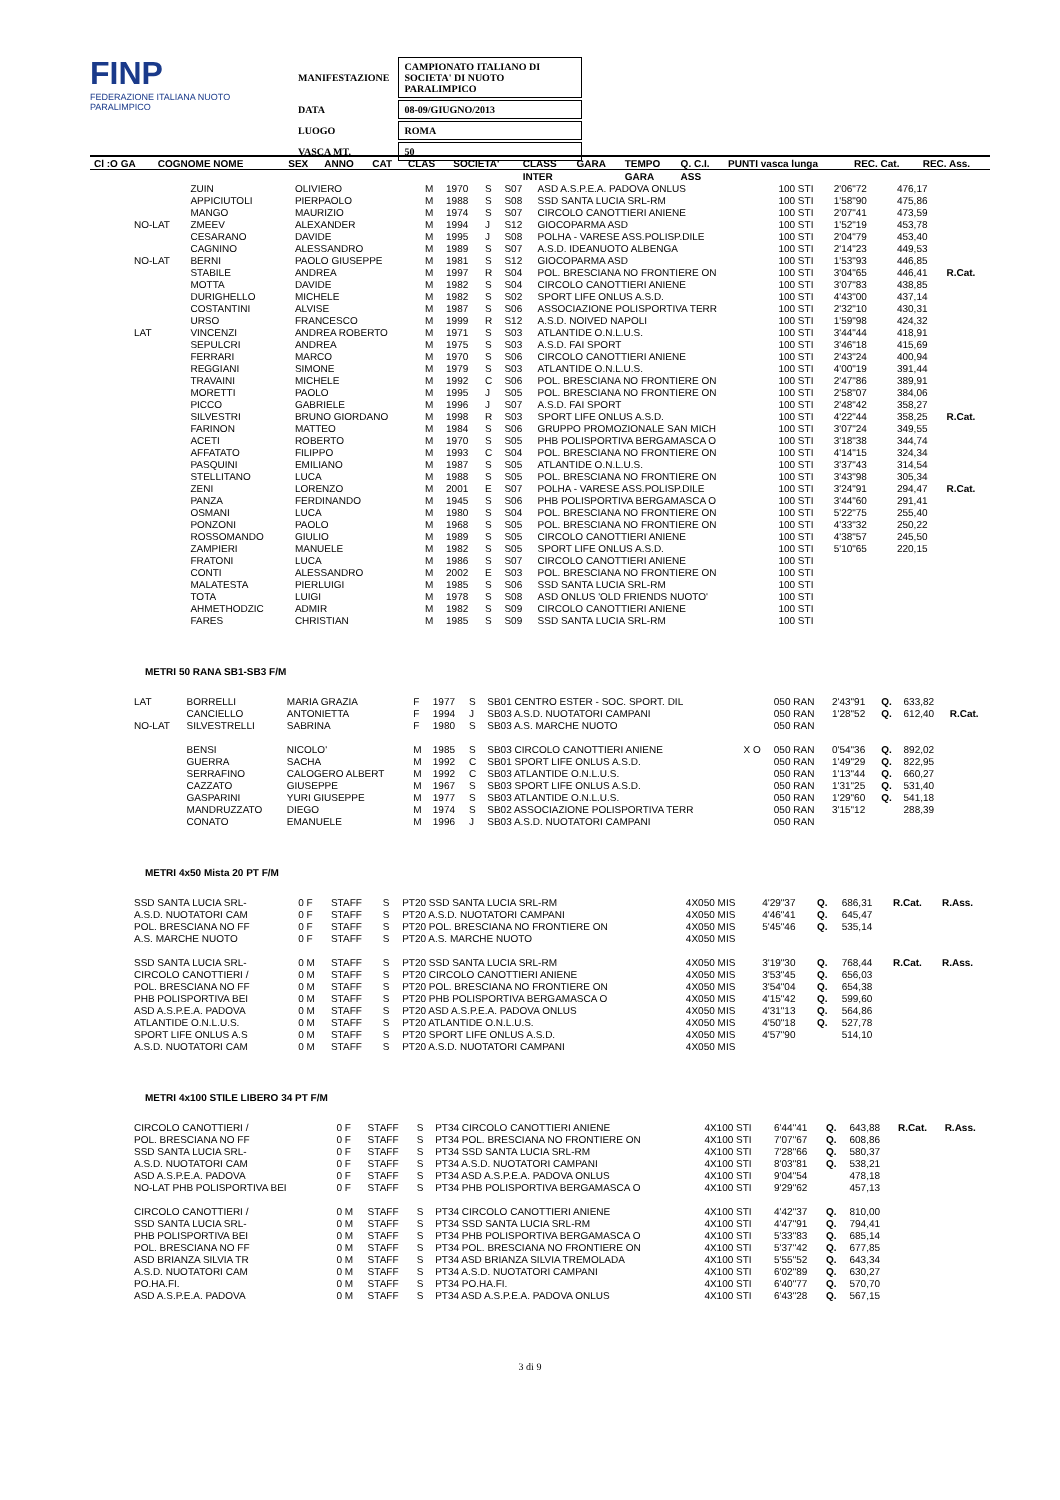FINP
FEDERAZIONE ITALIANA NUOTO PARALIMPICO
| MANIFESTAZIONE | CAMPIONATO ITALIANO DI SOCIETA' DI NUOTO PARALIMPICO |
| DATA | 08-09/GIUGNO/2013 |
| LUOGO | ROMA |
| VASCA MT. | 50 |
| Cl :O GA | COGNOME NOME | | SEX | ANNO | CAT | CLAS | SOCIETA' | CLASS | GARA | TEMPO | Q. C.I. | PUNTI vasca lunga | REC. Cat. | REC. Ass. |
| --- | --- | --- | --- | --- | --- | --- | --- | --- | --- | --- | --- | --- | --- | --- |
| | | | | | | | | INTER | | GARA | ASS | | | |
| | ZUIN | OLIVIERO | M | 1970 | S | S07 | ASD A.S.P.E.A. PADOVA ONLUS | 100 STI | 2'06"72 | | 476,17 | |
| | APPICIUTOLI | PIERPAOLO | M | 1988 | S | S08 | SSD SANTA LUCIA SRL-RM | 100 STI | 1'58"90 | | 475,86 | |
| | MANGO | MAURIZIO | M | 1974 | S | S07 | CIRCOLO CANOTTIERI ANIENE | 100 STI | 2'07"41 | | 473,59 | |
| NO-LAT | ZMEEV | ALEXANDER | M | 1994 | J | S12 | GIOCOPARMA ASD | 100 STI | 1'52"19 | | 453,78 | |
| | CESARANO | DAVIDE | M | 1995 | J | S08 | POLHA - VARESE ASS.POLISP.DILE | 100 STI | 2'04"79 | | 453,40 | |
| | CAGNINO | ALESSANDRO | M | 1989 | S | S07 | A.S.D. IDEANUOTO ALBENGA | 100 STI | 2'14"23 | | 449,53 | |
| NO-LAT | BERNI | PAOLO GIUSEPPE | M | 1981 | S | S12 | GIOCOPARMA ASD | 100 STI | 1'53"93 | | 446,85 | |
| | STABILE | ANDREA | M | 1997 | R | S04 | POL. BRESCIANA NO FRONTIERE ON | 100 STI | 3'04"65 | | 446,41 | R.Cat. |
| | MOTTA | DAVIDE | M | 1982 | S | S04 | CIRCOLO CANOTTIERI ANIENE | 100 STI | 3'07"83 | | 438,85 | |
| | DURIGHELLO | MICHELE | M | 1982 | S | S02 | SPORT LIFE ONLUS A.S.D. | 100 STI | 4'43"00 | | 437,14 | |
| | COSTANTINI | ALVISE | M | 1987 | S | S06 | ASSOCIAZIONE POLISPORTIVA TERR | 100 STI | 2'32"10 | | 430,31 | |
| | URSO | FRANCESCO | M | 1999 | R | S12 | A.S.D. NOIVED NAPOLI | 100 STI | 1'59"98 | | 424,32 | |
| LAT | VINCENZI | ANDREA ROBERTO | M | 1971 | S | S03 | ATLANTIDE O.N.L.U.S. | 100 STI | 3'44"44 | | 418,91 | |
| | SEPULCRI | ANDREA | M | 1975 | S | S03 | A.S.D. FAI SPORT | 100 STI | 3'46"18 | | 415,69 | |
| | FERRARI | MARCO | M | 1970 | S | S06 | CIRCOLO CANOTTIERI ANIENE | 100 STI | 2'43"24 | | 400,94 | |
| | REGGIANI | SIMONE | M | 1979 | S | S03 | ATLANTIDE O.N.L.U.S. | 100 STI | 4'00"19 | | 391,44 | |
| | TRAVAINI | MICHELE | M | 1992 | C | S06 | POL. BRESCIANA NO FRONTIERE ON | 100 STI | 2'47"86 | | 389,91 | |
| | MORETTI | PAOLO | M | 1995 | J | S05 | POL. BRESCIANA NO FRONTIERE ON | 100 STI | 2'58"07 | | 384,06 | |
| | PICCO | GABRIELE | M | 1996 | J | S07 | A.S.D. FAI SPORT | 100 STI | 2'48"42 | | 358,27 | |
| | SILVESTRI | BRUNO GIORDANO | M | 1998 | R | S03 | SPORT LIFE ONLUS A.S.D. | 100 STI | 4'22"44 | | 358,25 | R.Cat. |
| | FARINON | MATTEO | M | 1984 | S | S06 | GRUPPO PROMOZIONALE SAN MICH | 100 STI | 3'07"24 | | 349,55 | |
| | ACETI | ROBERTO | M | 1970 | S | S05 | PHB POLISPORTIVA BERGAMASCA O | 100 STI | 3'18"38 | | 344,74 | |
| | AFFATATO | FILIPPO | M | 1993 | C | S04 | POL. BRESCIANA NO FRONTIERE ON | 100 STI | 4'14"15 | | 324,34 | |
| | PASQUINI | EMILIANO | M | 1987 | S | S05 | ATLANTIDE O.N.L.U.S. | 100 STI | 3'37"43 | | 314,54 | |
| | STELLITANO | LUCA | M | 1988 | S | S05 | POL. BRESCIANA NO FRONTIERE ON | 100 STI | 3'43"98 | | 305,34 | |
| | ZENI | LORENZO | M | 2001 | E | S07 | POLHA - VARESE ASS.POLISP.DILE | 100 STI | 3'24"91 | | 294,47 | R.Cat. |
| | PANZA | FERDINANDO | M | 1945 | S | S06 | PHB POLISPORTIVA BERGAMASCA O | 100 STI | 3'44"60 | | 291,41 | |
| | OSMANI | LUCA | M | 1980 | S | S04 | POL. BRESCIANA NO FRONTIERE ON | 100 STI | 5'22"75 | | 255,40 | |
| | PONZONI | PAOLO | M | 1968 | S | S05 | POL. BRESCIANA NO FRONTIERE ON | 100 STI | 4'33"32 | | 250,22 | |
| | ROSSOMANDO | GIULIO | M | 1989 | S | S05 | CIRCOLO CANOTTIERI ANIENE | 100 STI | 4'38"57 | | 245,50 | |
| | ZAMPIERI | MANUELE | M | 1982 | S | S05 | SPORT LIFE ONLUS A.S.D. | 100 STI | 5'10"65 | | 220,15 | |
| | FRATONI | LUCA | M | 1986 | S | S07 | CIRCOLO CANOTTIERI ANIENE | 100 STI | | | | |
| | CONTI | ALESSANDRO | M | 2002 | E | S03 | POL. BRESCIANA NO FRONTIERE ON | 100 STI | | | | |
| | MALATESTA | PIERLUIGI | M | 1985 | S | S06 | SSD SANTA LUCIA SRL-RM | 100 STI | | | | |
| | TOTA | LUIGI | M | 1978 | S | S08 | ASD ONLUS 'OLD FRIENDS NUOTO' | 100 STI | | | | |
| | AHMETHODZIC | ADMIR | M | 1982 | S | S09 | CIRCOLO CANOTTIERI ANIENE | 100 STI | | | | |
| | FARES | CHRISTIAN | M | 1985 | S | S09 | SSD SANTA LUCIA SRL-RM | 100 STI | | | | |
METRI 50 RANA SB1-SB3 F/M
| LAT | BORRELLI | MARIA GRAZIA | F | 1977 | S | SB01 CENTRO ESTER - SOC. SPORT. DIL | | 050 RAN | 2'43"91 | Q. | 633,82 | |
| | CANCIELLO | ANTONIETTA | F | 1994 | J | SB03 A.S.D. NUOTATORI CAMPANI | | 050 RAN | 1'28"52 | Q. | 612,40 | R.Cat. |
| NO-LAT | SILVESTRELLI | SABRINA | F | 1980 | S | SB03 A.S. MARCHE NUOTO | | 050 RAN | | | | |
| | BENSI | NICOLO' | M | 1985 | S | SB03 CIRCOLO CANOTTIERI ANIENE | X O | 050 RAN | 0'54"36 | Q. | 892,02 | |
| | GUERRA | SACHA | M | 1992 | C | SB01 SPORT LIFE ONLUS A.S.D. | | 050 RAN | 1'49"29 | Q. | 822,95 | |
| | SERRAFINO | CALOGERO ALBERT | M | 1992 | C | SB03 ATLANTIDE O.N.L.U.S. | | 050 RAN | 1'13"44 | Q. | 660,27 | |
| | CAZZATO | GIUSEPPE | M | 1967 | S | SB03 SPORT LIFE ONLUS A.S.D. | | 050 RAN | 1'31"25 | Q. | 531,40 | |
| | GASPARINI | YURI GIUSEPPE | M | 1977 | S | SB03 ATLANTIDE O.N.L.U.S. | | 050 RAN | 1'29"60 | Q. | 541,18 | |
| | MANDRUZZATO | DIEGO | M | 1974 | S | SB02 ASSOCIAZIONE POLISPORTIVA TERR | | 050 RAN | 3'15"12 | | 288,39 | |
| | CONATO | EMANUELE | M | 1996 | J | SB03 A.S.D. NUOTATORI CAMPANI | | 050 RAN | | | | |
METRI 4x50 Mista 20 PT F/M
| SSD SANTA LUCIA SRL- | 0 F | STAFF | S | PT20 SSD SANTA LUCIA SRL-RM | 4X050 MIS | 4'29"37 | Q. | 686,31 | R.Cat. | R.Ass. |
| A.S.D. NUOTATORI CAM | 0 F | STAFF | S | PT20 A.S.D. NUOTATORI CAMPANI | 4X050 MIS | 4'46"41 | Q. | 645,47 | | |
| POL. BRESCIANA NO FF | 0 F | STAFF | S | PT20 POL. BRESCIANA NO FRONTIERE ON | 4X050 MIS | 5'45"46 | Q. | 535,14 | | |
| A.S. MARCHE NUOTO | 0 F | STAFF | S | PT20 A.S. MARCHE NUOTO | 4X050 MIS | | | | | |
| SSD SANTA LUCIA SRL- | 0 M | STAFF | S | PT20 SSD SANTA LUCIA SRL-RM | 4X050 MIS | 3'19"30 | Q. | 768,44 | R.Cat. | R.Ass. |
| CIRCOLO CANOTTIERI / | 0 M | STAFF | S | PT20 CIRCOLO CANOTTIERI ANIENE | 4X050 MIS | 3'53"45 | Q. | 656,03 | | |
| POL. BRESCIANA NO FF | 0 M | STAFF | S | PT20 POL. BRESCIANA NO FRONTIERE ON | 4X050 MIS | 3'54"04 | Q. | 654,38 | | |
| PHB POLISPORTIVA BEI | 0 M | STAFF | S | PT20 PHB POLISPORTIVA BERGAMASCA O | 4X050 MIS | 4'15"42 | Q. | 599,60 | | |
| ASD A.S.P.E.A. PADOVA | 0 M | STAFF | S | PT20 ASD A.S.P.E.A. PADOVA ONLUS | 4X050 MIS | 4'31"13 | Q. | 564,86 | | |
| ATLANTIDE O.N.L.U.S. | 0 M | STAFF | S | PT20 ATLANTIDE O.N.L.U.S. | 4X050 MIS | 4'50"18 | Q. | 527,78 | | |
| SPORT LIFE ONLUS A.S | 0 M | STAFF | S | PT20 SPORT LIFE ONLUS A.S.D. | 4X050 MIS | 4'57"90 | | 514,10 | | |
| A.S.D. NUOTATORI CAM | 0 M | STAFF | S | PT20 A.S.D. NUOTATORI CAMPANI | 4X050 MIS | | | | | |
METRI 4x100 STILE LIBERO 34 PT F/M
| CIRCOLO CANOTTIERI / | 0 F | STAFF | S | PT34 CIRCOLO CANOTTIERI ANIENE | 4X100 STI | 6'44"41 | Q. | 643,88 | R.Cat. | R.Ass. |
| POL. BRESCIANA NO FF | 0 F | STAFF | S | PT34 POL. BRESCIANA NO FRONTIERE ON | 4X100 STI | 7'07"67 | Q. | 608,86 | | |
| SSD SANTA LUCIA SRL- | 0 F | STAFF | S | PT34 SSD SANTA LUCIA SRL-RM | 4X100 STI | 7'28"66 | Q. | 580,37 | | |
| A.S.D. NUOTATORI CAM | 0 F | STAFF | S | PT34 A.S.D. NUOTATORI CAMPANI | 4X100 STI | 8'03"81 | Q. | 538,21 | | |
| ASD A.S.P.E.A. PADOVA | 0 F | STAFF | S | PT34 ASD A.S.P.E.A. PADOVA ONLUS | 4X100 STI | 9'04"54 | | 478,18 | | |
| NO-LAT PHB POLISPORTIVA BEI | 0 F | STAFF | S | PT34 PHB POLISPORTIVA BERGAMASCA O | 4X100 STI | 9'29"62 | | 457,13 | | |
| CIRCOLO CANOTTIERI / | 0 M | STAFF | S | PT34 CIRCOLO CANOTTIERI ANIENE | 4X100 STI | 4'42"37 | Q. | 810,00 | | |
| SSD SANTA LUCIA SRL- | 0 M | STAFF | S | PT34 SSD SANTA LUCIA SRL-RM | 4X100 STI | 4'47"91 | Q. | 794,41 | | |
| PHB POLISPORTIVA BEI | 0 M | STAFF | S | PT34 PHB POLISPORTIVA BERGAMASCA O | 4X100 STI | 5'33"83 | Q. | 685,14 | | |
| POL. BRESCIANA NO FF | 0 M | STAFF | S | PT34 POL. BRESCIANA NO FRONTIERE ON | 4X100 STI | 5'37"42 | Q. | 677,85 | | |
| ASD BRIANZA SILVIA TR | 0 M | STAFF | S | PT34 ASD BRIANZA SILVIA TREMOLADA | 4X100 STI | 5'55"52 | Q. | 643,34 | | |
| A.S.D. NUOTATORI CAM | 0 M | STAFF | S | PT34 A.S.D. NUOTATORI CAMPANI | 4X100 STI | 6'02"89 | Q. | 630,27 | | |
| PO.HA.FI. | 0 M | STAFF | S | PT34 PO.HA.FI. | 4X100 STI | 6'40"77 | Q. | 570,70 | | |
| ASD A.S.P.E.A. PADOVA | 0 M | STAFF | S | PT34 ASD A.S.P.E.A. PADOVA ONLUS | 4X100 STI | 6'43"28 | Q. | 567,15 | | |
3 di 9